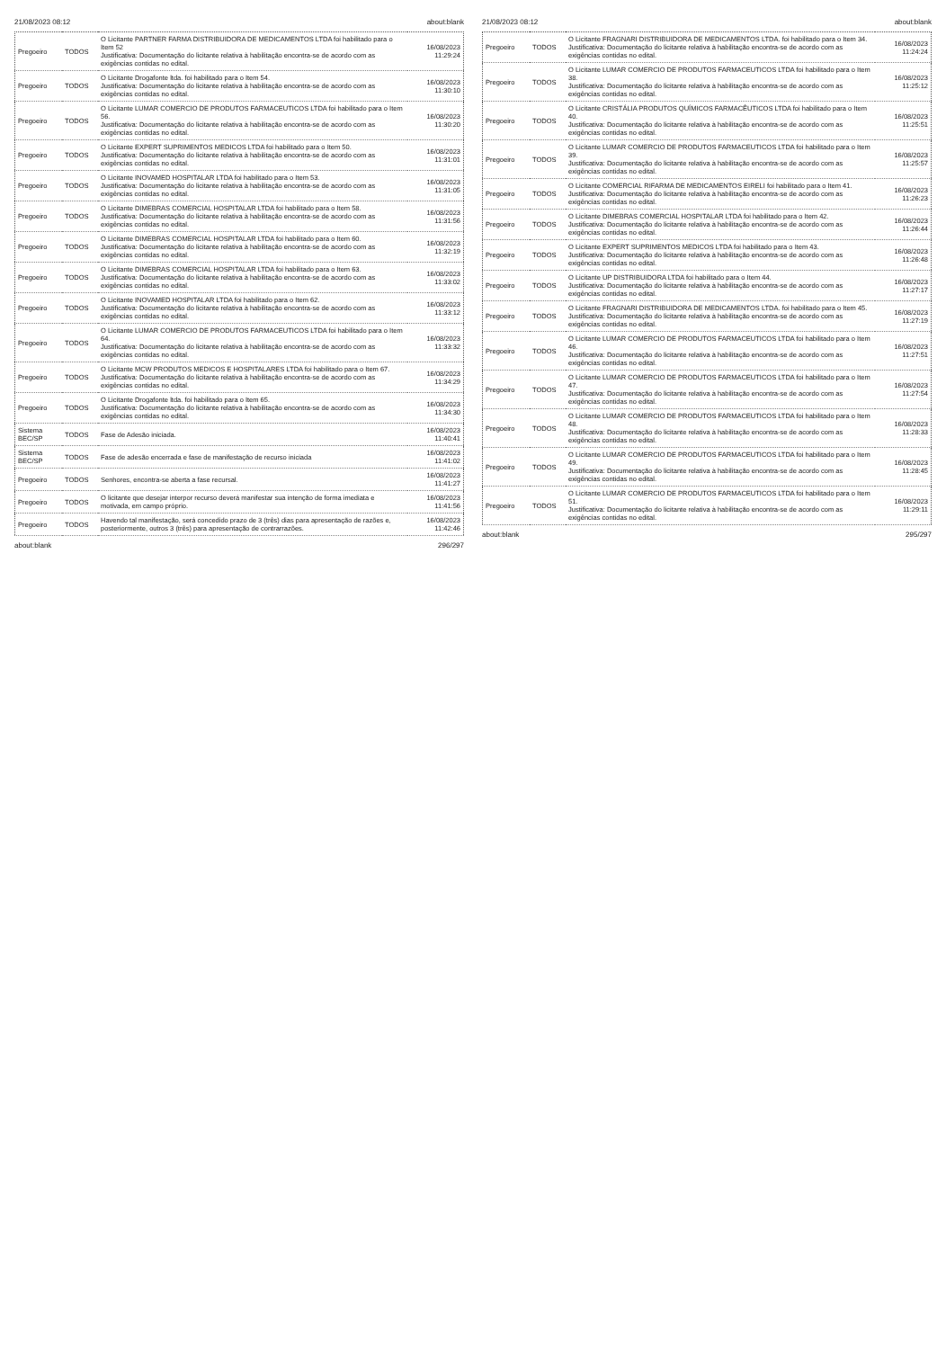21/08/2023 08:12 about:blank
| Pregoeiro | TODOS | O Licitante PARTNER FARMA DISTRIBUIDORA DE MEDICAMENTOS LTDA foi habilitado para o Item 52 Justificativa: Documentação do licitante relativa à habilitação encontra-se de acordo com as exigências contidas no edital. | 16/08/2023 11:29:24 |
| Pregoeiro | TODOS | O Licitante Drogafonte ltda. foi habilitado para o Item 54. Justificativa: Documentação do licitante relativa à habilitação encontra-se de acordo com as exigências contidas no edital. | 16/08/2023 11:30:10 |
| Pregoeiro | TODOS | O Licitante LUMAR COMERCIO DE PRODUTOS FARMACEUTICOS LTDA foi habilitado para o Item 56. Justificativa: Documentação do licitante relativa à habilitação encontra-se de acordo com as exigências contidas no edital. | 16/08/2023 11:30:20 |
| Pregoeiro | TODOS | O Licitante EXPERT SUPRIMENTOS MEDICOS LTDA foi habilitado para o Item 50. Justificativa: Documentação do licitante relativa à habilitação encontra-se de acordo com as exigências contidas no edital. | 16/08/2023 11:31:01 |
| Pregoeiro | TODOS | O Licitante INOVAMED HOSPITALAR LTDA foi habilitado para o Item 53. Justificativa: Documentação do licitante relativa à habilitação encontra-se de acordo com as exigências contidas no edital. | 16/08/2023 11:31:05 |
| Pregoeiro | TODOS | O Licitante DIMEBRAS COMERCIAL HOSPITALAR LTDA foi habilitado para o Item 58. Justificativa: Documentação do licitante relativa à habilitação encontra-se de acordo com as exigências contidas no edital. | 16/08/2023 11:31:56 |
| Pregoeiro | TODOS | O Licitante DIMEBRAS COMERCIAL HOSPITALAR LTDA foi habilitado para o Item 60. Justificativa: Documentação do licitante relativa à habilitação encontra-se de acordo com as exigências contidas no edital. | 16/08/2023 11:32:19 |
| Pregoeiro | TODOS | O Licitante DIMEBRAS COMERCIAL HOSPITALAR LTDA foi habilitado para o Item 63. Justificativa: Documentação do licitante relativa à habilitação encontra-se de acordo com as exigências contidas no edital. | 16/08/2023 11:33:02 |
| Pregoeiro | TODOS | O Licitante INOVAMED HOSPITALAR LTDA foi habilitado para o Item 62. Justificativa: Documentação do licitante relativa à habilitação encontra-se de acordo com as exigências contidas no edital. | 16/08/2023 11:33:12 |
| Pregoeiro | TODOS | O Licitante LUMAR COMERCIO DE PRODUTOS FARMACEUTICOS LTDA foi habilitado para o Item 64. Justificativa: Documentação do licitante relativa à habilitação encontra-se de acordo com as exigências contidas no edital. | 16/08/2023 11:33:32 |
| Pregoeiro | TODOS | O Licitante MCW PRODUTOS MEDICOS E HOSPITALARES LTDA foi habilitado para o Item 67. Justificativa: Documentação do licitante relativa à habilitação encontra-se de acordo com as exigências contidas no edital. | 16/08/2023 11:34:29 |
| Pregoeiro | TODOS | O Licitante Drogafonte ltda. foi habilitado para o Item 65. Justificativa: Documentação do licitante relativa à habilitação encontra-se de acordo com as exigências contidas no edital. | 16/08/2023 11:34:30 |
| Sistema BEC/SP | TODOS | Fase de Adesão iniciada. | 16/08/2023 11:40:41 |
| Sistema BEC/SP | TODOS | Fase de adesão encerrada e fase de manifestação de recurso iniciada | 16/08/2023 11:41:02 |
| Pregoeiro | TODOS | Senhores, encontra-se aberta a fase recursal. | 16/08/2023 11:41:27 |
| Pregoeiro | TODOS | O licitante que desejar interpor recurso deverá manifestar sua intenção de forma imediata e motivada, em campo próprio. | 16/08/2023 11:41:56 |
| Pregoeiro | TODOS | Havendo tal manifestação, será concedido prazo de 3 (três) dias para apresentação de razões e, posteriormente, outros 3 (três) para apresentação de contrarrazões. | 16/08/2023 11:42:46 |
about:blank 296/297
21/08/2023 08:12 about:blank
| Pregoeiro | TODOS | O Licitante FRAGNARI DISTRIBUIDORA DE MEDICAMENTOS LTDA. foi habilitado para o Item 34. Justificativa: Documentação do licitante relativa à habilitação encontra-se de acordo com as exigências contidas no edital. | 16/08/2023 11:24:24 |
| Pregoeiro | TODOS | O Licitante LUMAR COMERCIO DE PRODUTOS FARMACEUTICOS LTDA foi habilitado para o Item 38. Justificativa: Documentação do licitante relativa à habilitação encontra-se de acordo com as exigências contidas no edital. | 16/08/2023 11:25:12 |
| Pregoeiro | TODOS | O Licitante CRISTÁLIA PRODUTOS QUÍMICOS FARMACÊUTICOS LTDA foi habilitado para o Item 40. Justificativa: Documentação do licitante relativa à habilitação encontra-se de acordo com as exigências contidas no edital. | 16/08/2023 11:25:51 |
| Pregoeiro | TODOS | O Licitante LUMAR COMERCIO DE PRODUTOS FARMACEUTICOS LTDA foi habilitado para o Item 39. Justificativa: Documentação do licitante relativa à habilitação encontra-se de acordo com as exigências contidas no edital. | 16/08/2023 11:25:57 |
| Pregoeiro | TODOS | O Licitante COMERCIAL RIFARMA DE MEDICAMENTOS EIRELI foi habilitado para o Item 41. Justificativa: Documentação do licitante relativa à habilitação encontra-se de acordo com as exigências contidas no edital. | 16/08/2023 11:26:23 |
| Pregoeiro | TODOS | O Licitante DIMEBRAS COMERCIAL HOSPITALAR LTDA foi habilitado para o Item 42. Justificativa: Documentação do licitante relativa à habilitação encontra-se de acordo com as exigências contidas no edital. | 16/08/2023 11:26:44 |
| Pregoeiro | TODOS | O Licitante EXPERT SUPRIMENTOS MEDICOS LTDA foi habilitado para o Item 43. Justificativa: Documentação do licitante relativa à habilitação encontra-se de acordo com as exigências contidas no edital. | 16/08/2023 11:26:48 |
| Pregoeiro | TODOS | O Licitante UP DISTRIBUIDORA LTDA foi habilitado para o Item 44. Justificativa: Documentação do licitante relativa à habilitação encontra-se de acordo com as exigências contidas no edital. | 16/08/2023 11:27:17 |
| Pregoeiro | TODOS | O Licitante FRAGNARI DISTRIBUIDORA DE MEDICAMENTOS LTDA. foi habilitado para o Item 45. Justificativa: Documentação do licitante relativa à habilitação encontra-se de acordo com as exigências contidas no edital. | 16/08/2023 11:27:19 |
| Pregoeiro | TODOS | O Licitante LUMAR COMERCIO DE PRODUTOS FARMACEUTICOS LTDA foi habilitado para o Item 46. Justificativa: Documentação do licitante relativa à habilitação encontra-se de acordo com as exigências contidas no edital. | 16/08/2023 11:27:51 |
| Pregoeiro | TODOS | O Licitante LUMAR COMERCIO DE PRODUTOS FARMACEUTICOS LTDA foi habilitado para o Item 47. Justificativa: Documentação do licitante relativa à habilitação encontra-se de acordo com as exigências contidas no edital. | 16/08/2023 11:27:54 |
| Pregoeiro | TODOS | O Licitante LUMAR COMERCIO DE PRODUTOS FARMACEUTICOS LTDA foi habilitado para o Item 48. Justificativa: Documentação do licitante relativa à habilitação encontra-se de acordo com as exigências contidas no edital. | 16/08/2023 11:28:33 |
| Pregoeiro | TODOS | O Licitante LUMAR COMERCIO DE PRODUTOS FARMACEUTICOS LTDA foi habilitado para o Item 49. Justificativa: Documentação do licitante relativa à habilitação encontra-se de acordo com as exigências contidas no edital. | 16/08/2023 11:28:45 |
| Pregoeiro | TODOS | O Licitante LUMAR COMERCIO DE PRODUTOS FARMACEUTICOS LTDA foi habilitado para o Item 51. Justificativa: Documentação do licitante relativa à habilitação encontra-se de acordo com as exigências contidas no edital. | 16/08/2023 11:29:11 |
about:blank 295/297